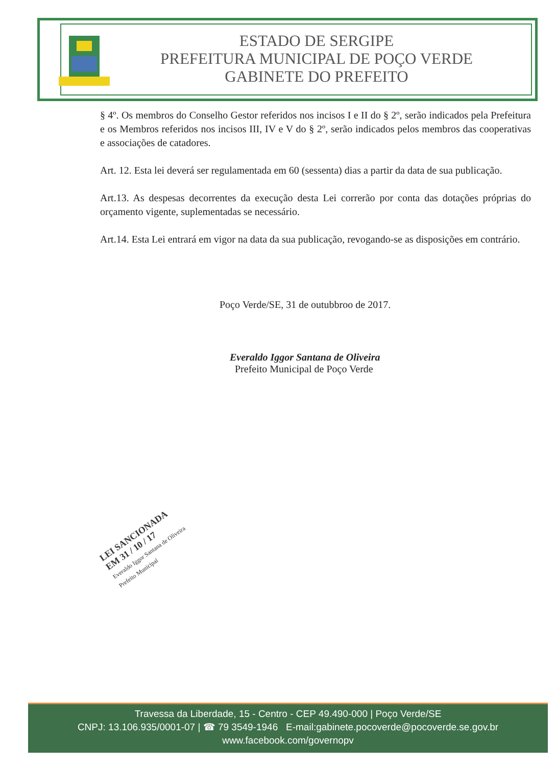ESTADO DE SERGIPE
PREFEITURA MUNICIPAL DE POÇO VERDE
GABINETE DO PREFEITO
§ 4º. Os membros do Conselho Gestor referidos nos incisos I e II do § 2º, serão indicados pela Prefeitura e os Membros referidos nos incisos III, IV e V do § 2º, serão indicados pelos membros das cooperativas e associações de catadores.
Art. 12. Esta lei deverá ser regulamentada em 60 (sessenta) dias a partir da data de sua publicação.
Art.13. As despesas decorrentes da execução desta Lei correrão por conta das dotações próprias do orçamento vigente, suplementadas se necessário.
Art.14. Esta Lei entrará em vigor na data da sua publicação, revogando-se as disposições em contrário.
Poço Verde/SE, 31 de outubbroo de 2017.
Everaldo Iggor Santana de Oliveira
Prefeito Municipal de Poço Verde
LEI SANCIONADA
EM 31 / 10 / 17
Everaldo Iggor Santana de Oliveira
Prefeito Municipal
Travessa da Liberdade, 15 - Centro - CEP 49.490-000 | Poço Verde/SE
CNPJ: 13.106.935/0001-07 | ☎ 79 3549-1946 E-mail:gabinete.pocoverde@pocoverde.se.gov.br
www.facebook.com/governopv